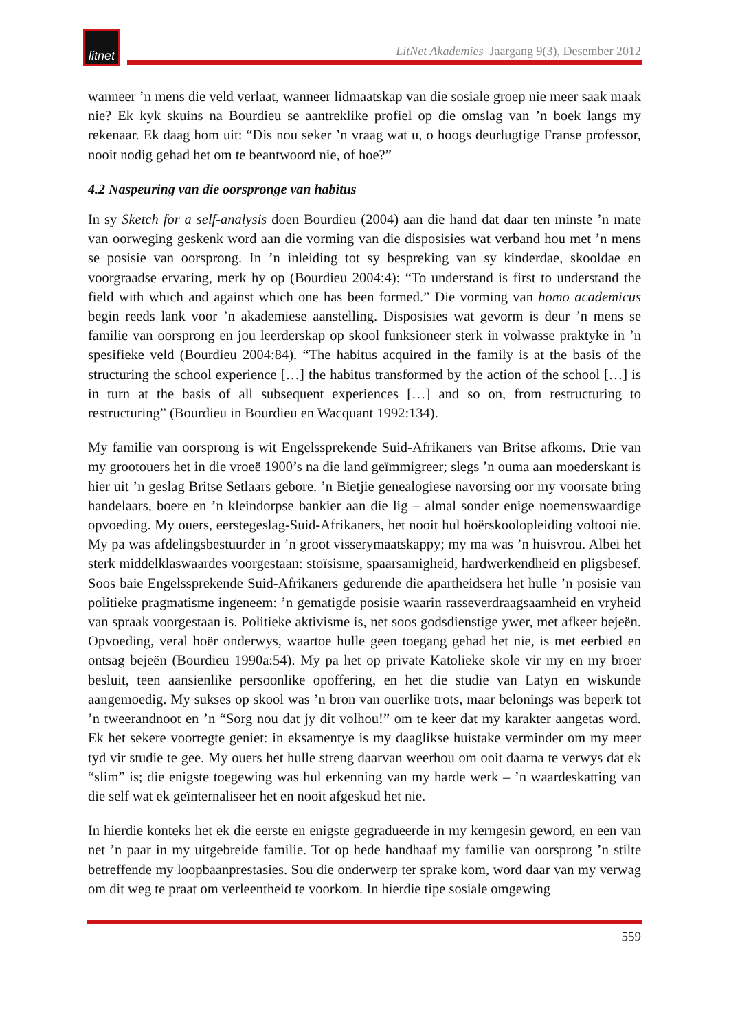litnet
LitNet Akademies Jaargang 9(3), Desember 2012
wanneer ’n mens die veld verlaat, wanneer lidmaatskap van die sosiale groep nie meer saak maak nie? Ek kyk skuins na Bourdieu se aantreklike profiel op die omslag van ’n boek langs my rekenaar. Ek daag hom uit: “Dis nou seker ’n vraag wat u, o hoogs deurlugtige Franse professor, nooit nodig gehad het om te beantwoord nie, of hoe?”
4.2 Naspeuring van die oorspronge van habitus
In sy Sketch for a self-analysis doen Bourdieu (2004) aan die hand dat daar ten minste ’n mate van oorweging geskenk word aan die vorming van die disposisies wat verband hou met ’n mens se posisie van oorsprong. In ’n inleiding tot sy bespreking van sy kinderdae, skooldae en voorgraadse ervaring, merk hy op (Bourdieu 2004:4): “To understand is first to understand the field with which and against which one has been formed.” Die vorming van homo academicus begin reeds lank voor ’n akademiese aanstelling. Disposisies wat gevorm is deur ’n mens se familie van oorsprong en jou leerderskap op skool funksioneer sterk in volwasse praktyke in ’n spesifieke veld (Bourdieu 2004:84). “The habitus acquired in the family is at the basis of the structuring the school experience […] the habitus transformed by the action of the school […] is in turn at the basis of all subsequent experiences […] and so on, from restructuring to restructuring” (Bourdieu in Bourdieu en Wacquant 1992:134).
My familie van oorsprong is wit Engelssprekende Suid-Afrikaners van Britse afkoms. Drie van my grootouers het in die vroeë 1900’s na die land geïmmigreer; slegs ’n ouma aan moederskant is hier uit ’n geslag Britse Setlaars gebore. ’n Bietjie genealogiese navorsing oor my voorsate bring handelaars, boere en ’n kleindorpse bankier aan die lig – almal sonder enige noemenswaardige opvoeding. My ouers, eerstegeslag-Suid-Afrikaners, het nooit hul hoërskoolopleiding voltooi nie. My pa was afdelingsbestuurder in ’n groot visserymaatskappy; my ma was ’n huisvrou. Albei het sterk middelklaswaardes voorgestaan: stoïsisme, spaarsamigheid, hardwerkendheid en pligsbesef. Soos baie Engelssprekende Suid-Afrikaners gedurende die apartheidsera het hulle ’n posisie van politieke pragmatisme ingeneem: ’n gematigde posisie waarin rasseverdraagsaamheid en vryheid van spraak voorgestaan is. Politieke aktivisme is, net soos godsdienstige ywer, met afkeer bejeën. Opvoeding, veral hoër onderwys, waartoe hulle geen toegang gehad het nie, is met eerbied en ontsag bejeën (Bourdieu 1990a:54). My pa het op private Katolieke skole vir my en my broer besluit, teen aansienlike persoonlike opoffering, en het die studie van Latyn en wiskunde aangemoedig. My sukses op skool was ’n bron van ouerlike trots, maar belonings was beperk tot ’n tweerandnoot en ’n “Sorg nou dat jy dit volhou!” om te keer dat my karakter aangetas word. Ek het sekere voorregte geniet: in eksamentye is my daaglikse huistake verminder om my meer tyd vir studie te gee. My ouers het hulle streng daarvan weerhou om ooit daarna te verwys dat ek “slim” is; die enigste toegewing was hul erkenning van my harde werk – ’n waardeskatting van die self wat ek geïnternaliseer het en nooit afgeskud het nie.
In hierdie konteks het ek die eerste en enigste gegradueerde in my kerngesin geword, en een van net ’n paar in my uitgebreide familie. Tot op hede handhaaf my familie van oorsprong ’n stilte betreffende my loopbaanprestasies. Sou die onderwerp ter sprake kom, word daar van my verwag om dit weg te praat om verleentheid te voorkom. In hierdie tipe sosiale omgewing
559